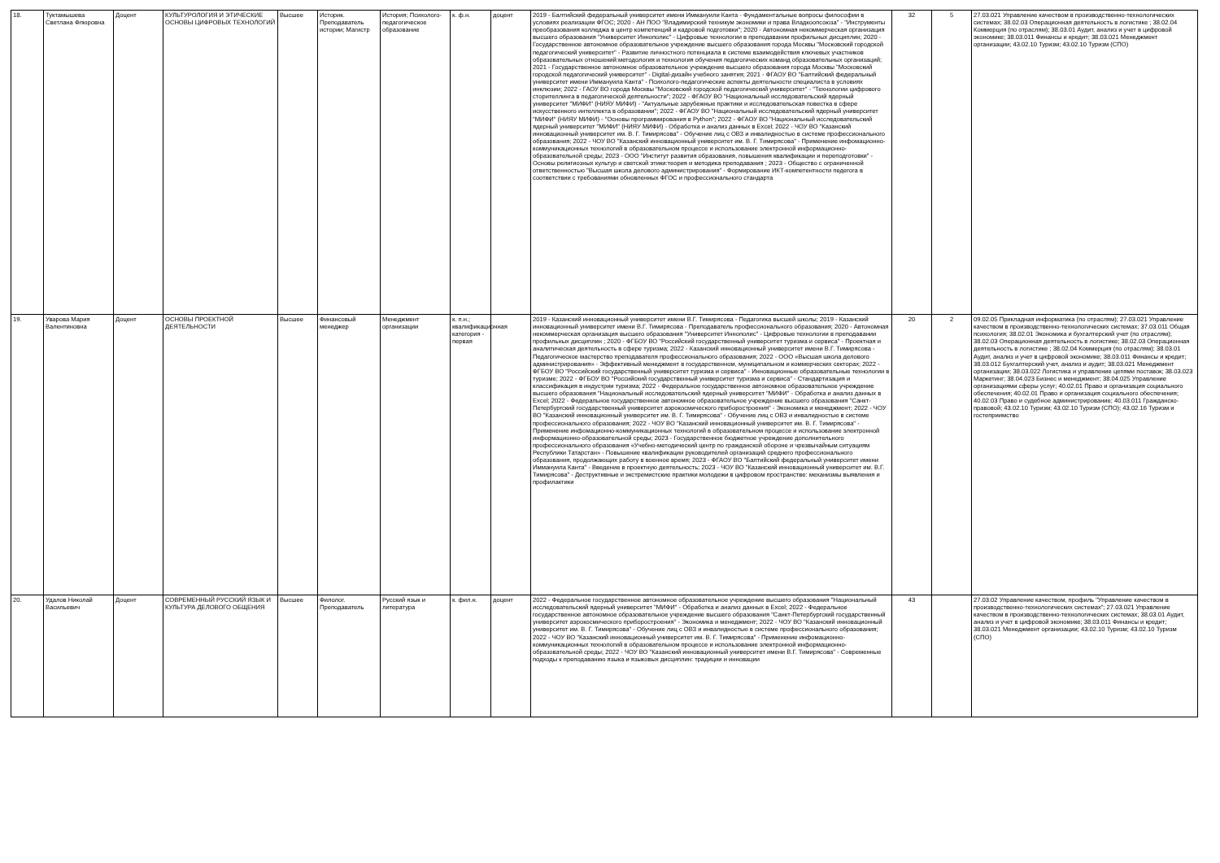| 18. | Туктамышева Светлана Флюровна | Доцент | КУЛЬТУРОЛОГИЯ И ЭТИЧЕСКИЕ ОСНОВЫ ЦИФРОВЫХ ТЕХНОЛОГИЙ | Высшее | Историк. Преподаватель истории; Магистр | История; Психолого-педагогическое образование | к. ф.н. | доцент | 2019 - Балтийский федеральный университет имени Иммануили Канта - Фундаментальные вопросы философии в условиях реализации ФГОС; 2020 - АН ПОО "Владимирский техникум экономики и права Владкоопсоюза" - "Инструменты преобразования колледжа в центр компетенций и кадровой подготовки"; 2020 - Автономная некоммерческая организация высшего образования "Университет Иннополис" - Цифровые технологии в преподавании профильных дисциплин; 2020 - Государственное автономное образовательное учреждение высшего образования города Москвы "Московский городской педагогический университет" - Развитие личностного потенциала в системе взаимодействия ключевых участников образовательных отношений:методология и технология обучения педагогических команд образовательных организаций; 2021 - Государственное автономное образовательное учреждение высшего образования города Москвы "Московский городской педагогический университет" - Digital-дизайн учебного занятия; 2021 - ФГАОУ ВО "Балтийский федеральный университет имени Иммануила Канта" - Психолого-педагогические аспекты деятельности специалиста в условиях инклюзии; 2022 - ГАОУ ВО города Москвы "Московский городской педагогический университет" - "Технологии цифрового сторителлинга в педагогической деятельности"; 2022 - ФГАОУ ВО "Национальный исследовательский ядерный университет "МИФИ" (НИЯУ МИФИ) - "Актуальные зарубежные практики и исследовательская повестка в сфере искусственного интеллекта в образовании"; 2022 - ФГАОУ ВО "Национальный исследовательский ядерный университет "МИФИ" (НИЯУ МИФИ) - "Основы программирования в Python"; 2022 - ФГАОУ ВО "Национальный исследовательский ядерный университет "МИФИ" (НИЯУ МИФИ) - Обработка и анализ данных в Excel; 2022 - ЧОУ ВО "Казанский инновационный университет им. В. Г. Тимирясова" - Обучение лиц с ОВЗ и инвалидностью в системе профессионального образования; 2022 - ЧОУ ВО "Казанский инновационный университет им. В. Г. Тимирясова" - Применение инфомационно-коммуникационных технологий в образовательном процессе и использование электронной информационно-образовательной среды; 2023 - ООО "Институт развития образования, повышения квалификации и переподготовки" - Основы религиозных культур и светской этики:теория и методика преподавания ; 2023 - Общество с ограниченной ответственностью "Высшая школа делового администрирования" - Формирование ИКТ-компетентности педегога в соответствии с требованиями обновленных ФГОС и профессионального стандарта | 32 | 5 | 27.03.021 Управление качеством в производственно-технологических системах; 38.02.03 Операционная деятельность в логистике ; 38.02.04 Коммерция (по отраслям); 38.03.01 Аудит, анализ и учет в цифровой экономике; 38.03.011 Финансы и кредит; 38.03.021 Менеджмент организации; 43.02.10 Туризм; 43.02.10 Туризм (СПО) |
| 19. | Уварова Мария Валентиновна | Доцент | ОСНОВЫ ПРОЕКТНОЙ ДЕЯТЕЛЬНОСТИ | Высшее | Финансовый менеджер | Менеджмент организации | к. п.н.; квалификационная категория - первая | | 2019 - Казанский инновационный университет имени В.Г. Тимирясова - Педагогика высшей школы; 2019 - Казанский инновационный университет имени В.Г. Тимирясова - Преподаватель профессионального образования; 2020 - Автономная некоммерческая организация высшего образования "Университет Иннополис" - Цифровые технологии в преподавании профильных дисциплин ; 2020 - ФГБОУ ВО "Российский государственный университет туризма и сервиса" - Проектная и аналитическая деятельность в сфере туризма; 2022 - Казанский инновационный университет имени В.Г. Тимирясова - Педагогическое мастерство преподавателя профессионального образования; 2022 - ООО «Высшая школа делового администрирования» - Эффективный менеджмент в государственном, муниципальном и коммерческих секторах; 2022 - ФГБОУ ВО "Российский государственный университет туризма и сервиса" - Инновационные образовательные технологии в туризме; 2022 - ФГБОУ ВО "Российский государственный университет туризма и сервиса" - Стандартизация и классификация в индустрии туризма; 2022 - Федеральное государственное автономное образовательное учреждение высшего образования "Национальный исследовательский ядерный университет "МИФИ" - Обработка и анализ данных в Excel; 2022 - Федеральное государственное автономное образовательное учреждение высшего образования "Санкт-Петербургский государственный университет аэрокосмического приборостроения" - Экономика и менеджмент; 2022 - ЧОУ ВО "Казанский инновационный университет им. В. Г. Тимирясова" - Обучение лиц с ОВЗ и инвалидностью в системе профессионального образования; 2022 - ЧОУ ВО "Казанский инновационный университет им. В. Г. Тимирясова" - Применение инфомационно-коммуникационных технологий в образовательном процессе и использование электронной информационно-образовательной среды; 2023 - Государственное бюджетное учреждение дополнительного профессионального образования «Учебно-методический центр по гражданской обороне и чрезвычайным ситуациям Республики Татарстан» - Повышение квалификации руководителей организаций среднего профессионального образования, продолжающих работу в военное время; 2023 - ФГАОУ ВО "Балтийский федеральный университет имени Иммануила Канта" - Введение в проектную деятельность; 2023 - ЧОУ ВО "Казанский инновационный университет им. В.Г. Тимирясова" - Деструктивные и экстремистские практики молодежи в цифровом пространстве: механизмы выявления и профилактики | 20 | 2 | 09.02.05 Прикладная информатика (по отраслям); 27.03.021 Управление качеством в производственно-технологических системах; 37.03.011 Общая психология; 38.02.01 Экономика и бухгалтерский учет (по отраслям); 38.02.03 Операционная деятельность в логистике; 38.02.03 Операционная деятельность в логистике ; 38.02.04 Коммерция (по отраслям); 38.03.01 Аудит, анализ и учет в цифровой экономике; 38.03.011 Финансы и кредит; 38.03.012 Бухгалтерский учет, анализ и аудит; 38.03.021 Менеджмент организации; 38.03.022 Логистика и управление цепями поставок; 38.03.023 Маркетинг; 38.04.023 Бизнес и менеджмент; 38.04.025 Управление организациями сферы услуг; 40.02.01 Право и организация социального обеспечения; 40.02.01 Право и организация социального обеспечения; 40.02.03 Право и судебное администрирование; 40.03.011 Гражданско-правовой; 43.02.10 Туризм; 43.02.10 Туризм (СПО); 43.02.16 Туризм и гостеприимство |
| 20. | Удалов Николай Васильевич | Доцент | СОВРЕМЕННЫЙ РУССКИЙ ЯЗЫК И КУЛЬТУРА ДЕЛОВОГО ОБЩЕНИЯ | Высшее | Филолог. Преподаватель | Русский язык и литература | к. фил.н. | доцент | 2022 - Федеральное государственное автономное образовательное учреждение высшего образования "Национальный исследовательский ядерный университет "МИФИ" - Обработка и анализ данных в Excel; 2022 - Федеральное государственное автономное образовательное учреждение высшего образования "Санкт-Петербургский государственный университет аэрокосмического приборостроения" - Экономика и менеджмент; 2022 - ЧОУ ВО "Казанский инновационный университет им. В. Г. Тимирясова" - Обучение лиц с ОВЗ и инвалидностью в системе профессионального образования; 2022 - ЧОУ ВО "Казанский инновационный университет им. В. Г. Тимирясова" - Применение инфомационно-коммуникационных технологий в образовательном процессе и использование электронной информационно-образовательной среды; 2022 - ЧОУ ВО "Казанский инновационный университет имени В.Г. Тимирясова" - Современные подходы к преподаванию языка и языковых дисциплин: традиции и инновации | 43 | | 27.03.02 Управление качеством, профиль "Управление качеством в производственно-технологических системах"; 27.03.021 Управление качеством в производственно-технологических системах; 38.03.01 Аудит, анализ и учет в цифровой экономике; 38.03.011 Финансы и кредит; 38.03.021 Менеджмент организации; 43.02.10 Туризм; 43.02.10 Туризм (СПО) |